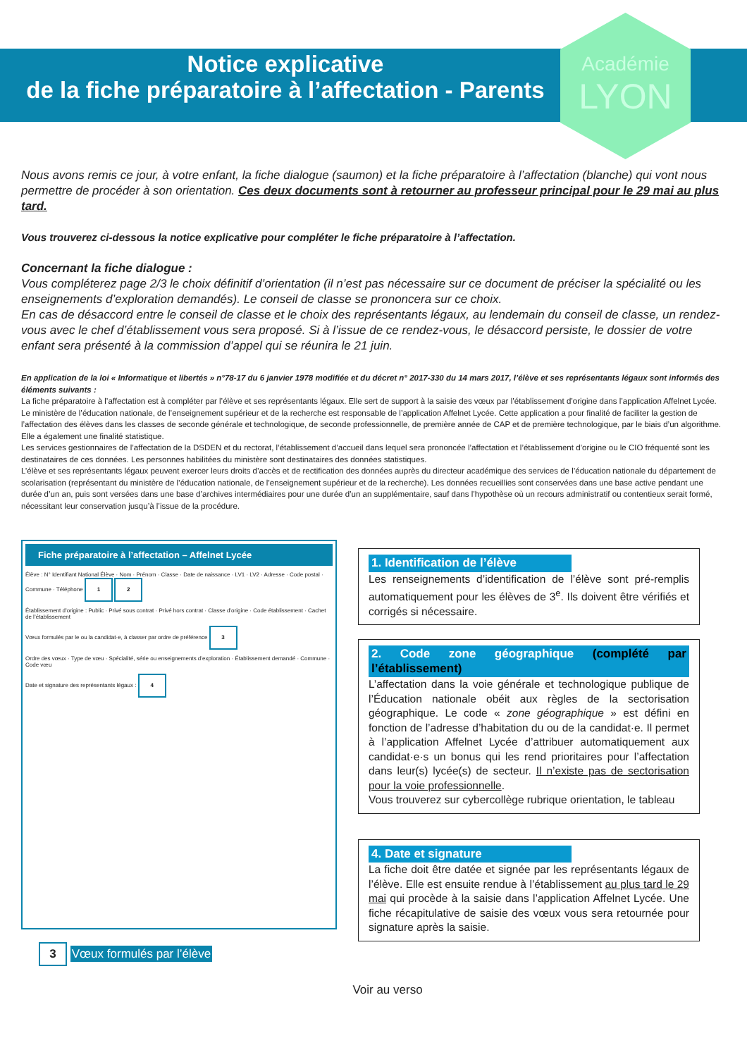Notice explicative
de la fiche préparatoire à l’affectation - Parents
Académie
LYON
Nous avons remis ce jour, à votre enfant, la fiche dialogue (saumon) et la fiche préparatoire à l’affectation (blanche) qui vont nous permettre de procéder à son orientation. Ces deux documents sont à retourner au professeur principal pour le 29 mai au plus tard.
Vous trouverez ci-dessous la notice explicative pour compléter le fiche préparatoire à l’affectation.
Concernant la fiche dialogue :
Vous compléterez page 2/3 le choix définitif d’orientation (il n’est pas nécessaire sur ce document de préciser la spécialité ou les enseignements d’exploration demandés). Le conseil de classe se prononcera sur ce choix.
En cas de désaccord entre le conseil de classe et le choix des représentants légaux, au lendemain du conseil de classe, un rendez-vous avec le chef d’établissement vous sera proposé. Si à l’issue de ce rendez-vous, le désaccord persiste, le dossier de votre enfant sera présenté à la commission d’appel qui se réunira le 21 juin.
En application de la loi « Informatique et libertés » n°78-17 du 6 janvier 1978 modifiée et du décret n° 2017-330 du 14 mars 2017, l’élève et ses représentants légaux sont informés des éléments suivants :
La fiche préparatoire à l’affectation est à compléter par l’élève et ses représentants légaux. Elle sert de support à la saisie des vœux par l’établissement d’origine dans l’application Affelnet Lycée.
Le ministère de l’éducation nationale, de l’enseignement supérieur et de la recherche est responsable de l’application Affelnet Lycée. Cette application a pour finalité de faciliter la gestion de l’affectation des élèves dans les classes de seconde générale et technologique, de seconde professionnelle, de première année de CAP et de première technologique, par le biais d’un algorithme. Elle a également une finalité statistique.
Les services gestionnaires de l’affectation de la DSDEN et du rectorat, l’établissement d’accueil dans lequel sera prononcée l’affectation et l’établissement d’origine ou le CIO fréquenté sont les destinataires de ces données. Les personnes habilitées du ministère sont destinataires des données statistiques.
L’élève et ses représentants légaux peuvent exercer leurs droits d’accès et de rectification des données auprès du directeur académique des services de l’éducation nationale du département de scolarisation (représentant du ministère de l’éducation nationale, de l’enseignement supérieur et de la recherche). Les données recueillies sont conservées dans une base active pendant une durée d’un an, puis sont versées dans une base d’archives intermédiaires pour une durée d’un an supplémentaire, sauf dans l’hypothèse où un recours administratif ou contentieux serait formé, nécessitant leur conservation jusqu’à l’issue de la procédure.
Fiche préparatoire à l’affectation – Affelnet Lycée
Élève : N° Identifiant National Élève · Nom · Prénom · Classe · Date de naissance · LV1 · LV2 · Adresse · Code postal · Commune · Téléphone 1 2
Établissement d’origine : Public · Privé sous contrat · Privé hors contrat · Classe d’origine · Code établissement · Cachet de l’établissement
Vœux formulés par le ou la candidat·e, à classer par ordre de préférence 3
Ordre des vœux · Type de vœu · Spécialité, série ou enseignements d’exploration · Établissement demandé · Commune · Code vœu
Date et signature des représentants légaux : 4
3 Vœux formulés par l’élève
1. Identification de l’élève
Les renseignements d’identification de l’élève sont pré-remplis automatiquement pour les élèves de 3<sup>e</sup>. Ils doivent être vérifiés et corrigés si nécessaire.
2. Code zone géographique (complété par l’établissement)
L’affectation dans la voie générale et technologique publique de l’Éducation nationale obéit aux règles de la sectorisation géographique. Le code « zone géographique » est défini en fonction de l’adresse d’habitation du ou de la candidat·e. Il permet à l’application Affelnet Lycée d’attribuer automatiquement aux candidat·e·s un bonus qui les rend prioritaires pour l’affectation dans leur(s) lycée(s) de secteur. Il n’existe pas de sectorisation pour la voie professionnelle.
Vous trouverez sur cybercollège rubrique orientation, le tableau
4. Date et signature
La fiche doit être datée et signée par les représentants légaux de l’élève. Elle est ensuite rendue à l’établissement au plus tard le 29 mai qui procède à la saisie dans l’application Affelnet Lycée. Une fiche récapitulative de saisie des vœux vous sera retournée pour signature après la saisie.
Voir au verso